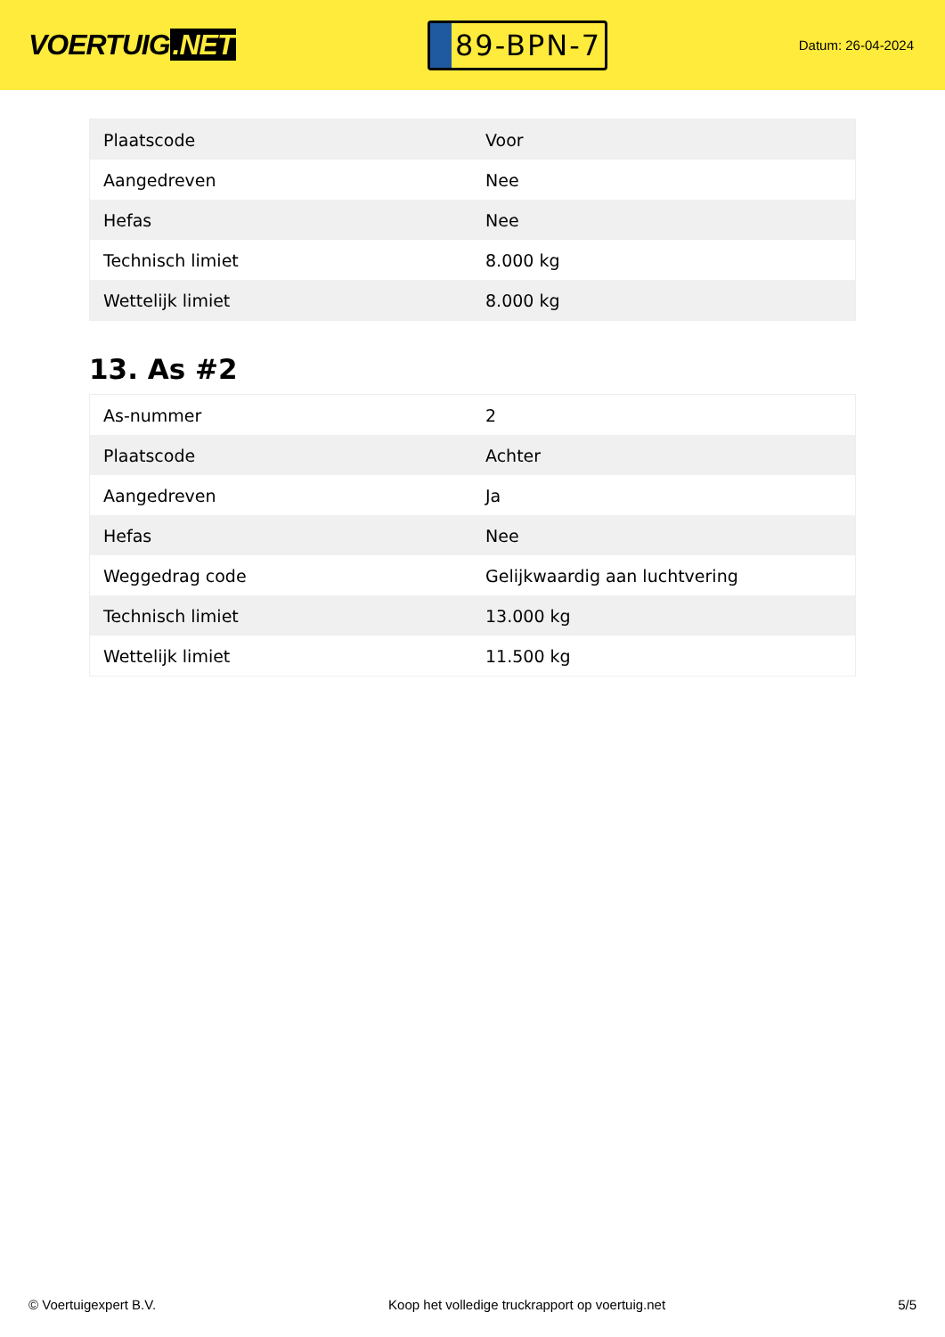VOERTUIG.NET
89-BPN-7
Datum: 26-04-2024
| Plaatscode | Voor |
| Aangedreven | Nee |
| Hefas | Nee |
| Technisch limiet | 8.000 kg |
| Wettelijk limiet | 8.000 kg |
13. As #2
| As-nummer | 2 |
| Plaatscode | Achter |
| Aangedreven | Ja |
| Hefas | Nee |
| Weggedrag code | Gelijkwaardig aan luchtvering |
| Technisch limiet | 13.000 kg |
| Wettelijk limiet | 11.500 kg |
© Voertuigexpert B.V. Koop het volledige truckrapport op voertuig.net 5/5